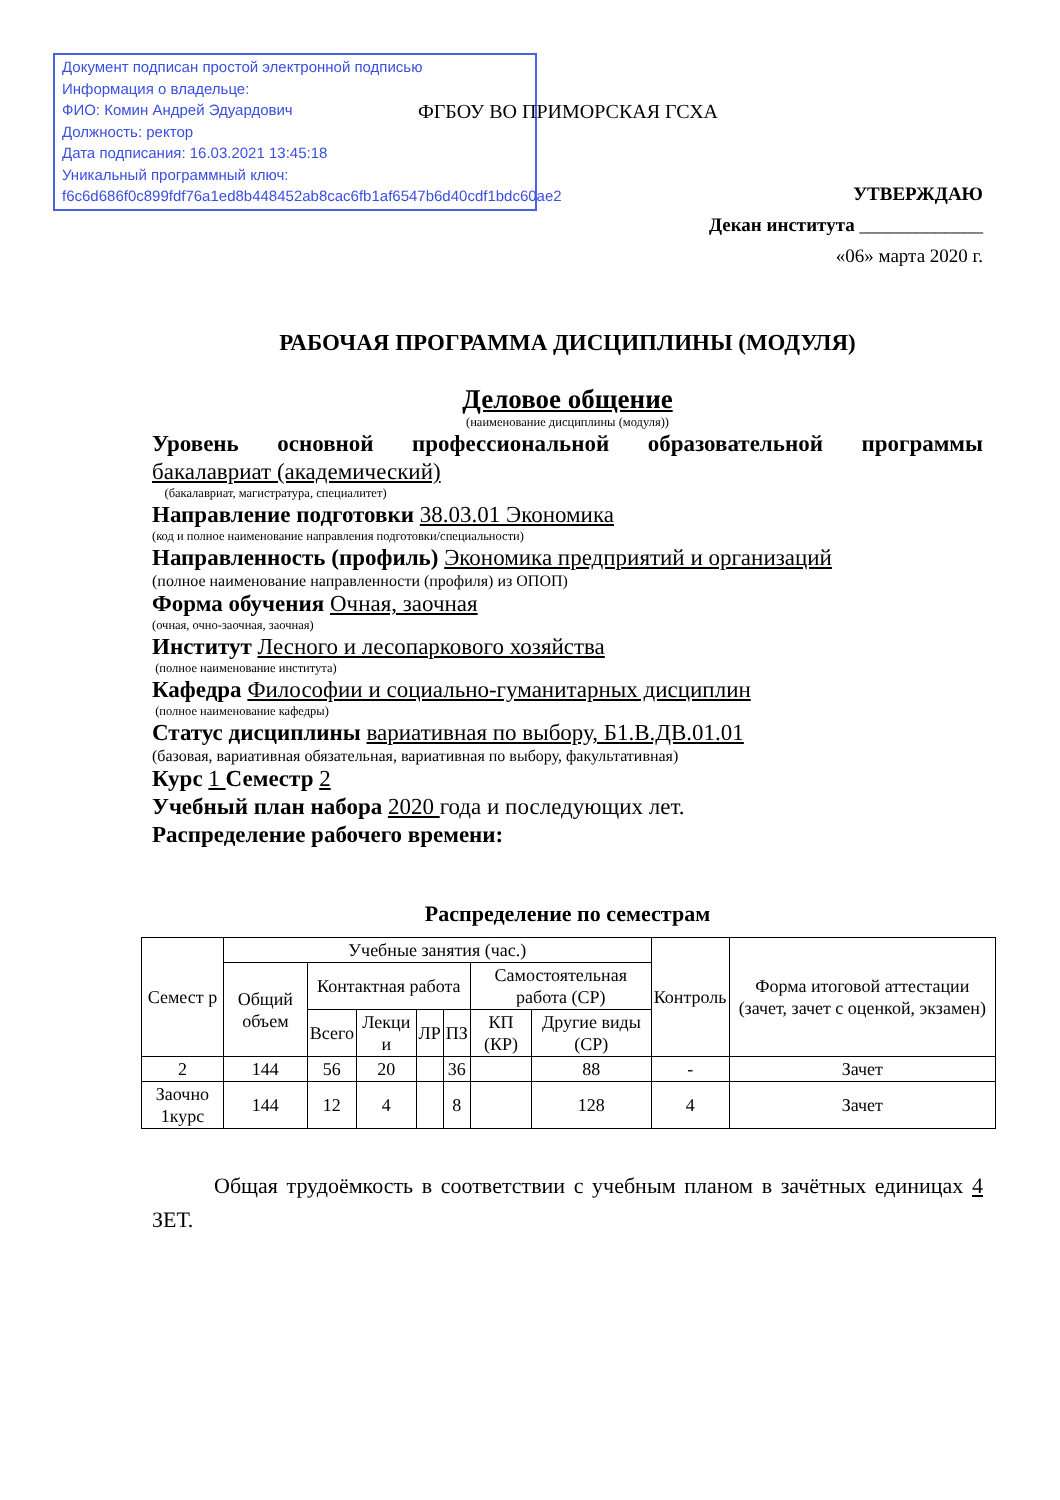Документ подписан простой электронной подписью
Информация о владельце:
ФИО: Комин Андрей Эдуардович
Должность: ректор
Дата подписания: 16.03.2021 13:45:18
Уникальный программный ключ:
f6c6d686f0c899fdf76a1ed8b448452ab8cac6fb1af6547b6d40cdf1bdc60ae2
ФГБОУ ВО ПРИМОРСКАЯ ГСХА
УТВЕРЖДАЮ
Декан института _____________
«06» марта 2020 г.
РАБОЧАЯ ПРОГРАММА ДИСЦИПЛИНЫ (МОДУЛЯ)
Деловое общение
(наименование дисциплины (модуля))
Уровень основной профессиональной образовательной программы
бакалавриат (академический)
(бакалавриат, магистратура, специалитет)
Направление подготовки 38.03.01 Экономика
(код и полное наименование направления подготовки/специальности)
Направленность (профиль) Экономика предприятий и организаций
(полное наименование направленности (профиля) из ОПОП)
Форма обучения Очная, заочная
(очная, очно-заочная, заочная)
Институт Лесного и лесопаркового хозяйства
(полное наименование института)
Кафедра Философии и социально-гуманитарных дисциплин
(полное наименование кафедры)
Статус дисциплины вариативная по выбору, Б1.В.ДВ.01.01
(базовая, вариативная обязательная, вариативная по выбору, факультативная)
Курс 1 Семестр 2
Учебный план набора 2020 года и последующих лет.
Распределение рабочего времени:
Распределение по семестрам
| Семест р | Учебные занятия (час.) | | | | | | | Контроль | Форма итоговой аттестации (зачет, зачет с оценкой, экзамен) |
| | Общий объем | Контактная работа | | | | Самостоятельная работа (СР) | | | |
| | | Всего | Лекци и | ЛР | ПЗ | КП (КР) | Другие виды (СР) | | |
| 2 | 144 | 56 | 20 | | 36 | | 88 | - | Зачет |
| Заочно 1курс | 144 | 12 | 4 | | 8 | | 128 | 4 | Зачет |
Общая трудоёмкость в соответствии с учебным планом в зачётных единицах 4 ЗЕТ.